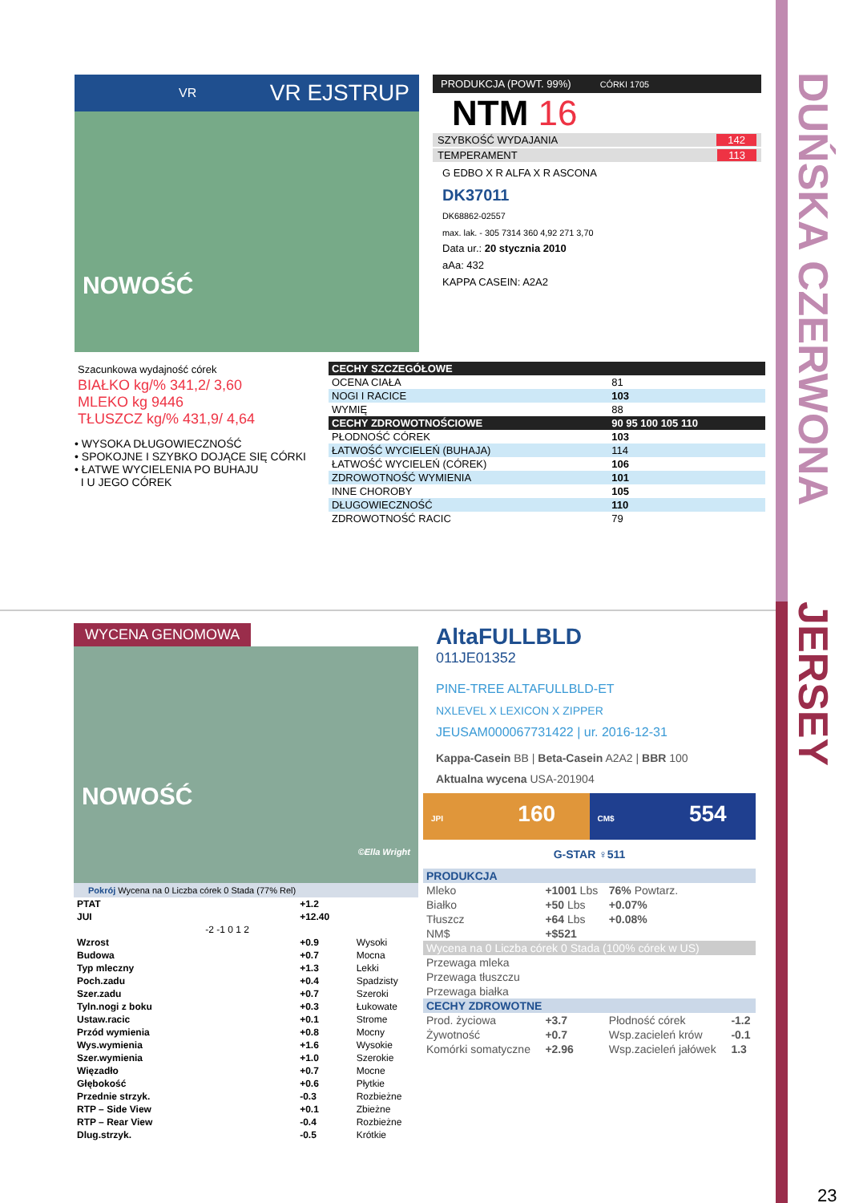DUŃSKA CZERWONA
JERSEY
VR VR EJSTRUP
NOWOŚĆ
Szacunkowa wydajność córek
BIAŁKO kg/% 341,2/ 3,60
MLEKO kg 9446
TŁUSZCZ kg/% 431,9/ 4,64
• WYSOKA DŁUGOWIECZNOŚĆ
• SPOKOJNE I SZYBKO DOJĄCE SIĘ CÓRKI
• ŁATWE WYCIELENIA PO BUHAJU
I U JEGO CÓREK
PRODUKCJA (POWT. 99%) CÓRKI 1705
NTM 16
SZYBKOŚĆ WYDAJANIA 142
TEMPERAMENT 113
G EDBO X R ALFA X R ASCONA
DK37011
DK68862-02557
max. lak. - 305 7314 360 4,92 271 3,70
Data ur.: 20 stycznia 2010
aAa: 432
KAPPA CASEIN: A2A2
| CECHY SZCZEGÓŁOWE | |
| --- | --- |
| OCENA CIAŁA | 81 |
| NOGI I RACICE | 103 |
| WYMIĘ | 88 |
| CECHY ZDROWOTNOŚCIOWE | 90 95 100 105 110 |
| PŁODNOŚĆ CÓREK | 103 |
| ŁATWOŚĆ WYCIELEŃ (BUHAJA) | 114 |
| ŁATWOŚĆ WYCIELEŃ (CÓREK) | 106 |
| ZDROWOTNOŚĆ WYMIENIA | 101 |
| INNE CHOROBY | 105 |
| DŁUGOWIECZNOŚĆ | 110 |
| ZDROWOTNOŚĆ RACIC | 79 |
WYCENA GENOMOWA
NOWOŚĆ ©Ella Wright
Pokrój Wycena na 0 Liczba córek 0 Stada (77% Rel)
| PTAT | | +1.2 | |
| JUI | | +12.40 | |
| | -2 -1 0 1 2 | | |
| Wzrost | | +0.9 | Wysoki |
| Budowa | | +0.7 | Mocna |
| Typ mleczny | | +1.3 | Lekki |
| Poch.zadu | | +0.4 | Spadzisty |
| Szer.zadu | | +0.7 | Szeroki |
| Tyln.nogi z boku | | +0.3 | Łukowate |
| Ustaw.racic | | +0.1 | Strome |
| Przód wymienia | | +0.8 | Mocny |
| Wys.wymienia | | +1.6 | Wysokie |
| Szer.wymienia | | +1.0 | Szerokie |
| Więzadło | | +0.7 | Mocne |
| Głębokość | | +0.6 | Płytkie |
| Przednie strzyk. | | -0.3 | Rozbieżne |
| RTP – Side View | | +0.1 | Zbieżne |
| RTP – Rear View | | -0.4 | Rozbieżne |
| Dlug.strzyk. | | -0.5 | Krótkie |
AltaFULLBLD
011JE01352
PINE-TREE ALTAFULLBLD-ET
NXLEVEL X LEXICON X ZIPPER
JEUSAM000067731422 | ur. 2016-12-31
Kappa-Casein BB | Beta-Casein A2A2 | BBR 100
Aktualna wycena USA-201904
JPI 160
CM$ 554
G-STAR ♀511
| PRODUKCJA | | | |
| --- | --- | --- | --- |
| Mleko | +1001 Lbs | 76% Powtarz. | |
| Białko | +50 Lbs | +0.07% | |
| Tłuszcz | +64 Lbs | +0.08% | |
| NM$ | +$521 | | |
| Wycena na 0 Liczba córek 0 Stada (100% córek w US) | | | |
| Przewaga mleka | | | |
| Przewaga tłuszczu | | | |
| Przewaga białka | | | |
| CECHY ZDROWOTNE | | | |
| Prod. życiowa | +3.7 | Płodność córek | -1.2 |
| Żywotność | +0.7 | Wsp.zacieleń krów | -0.1 |
| Komórki somatyczne | +2.96 | Wsp.zacieleń jałówek | 1.3 |
23